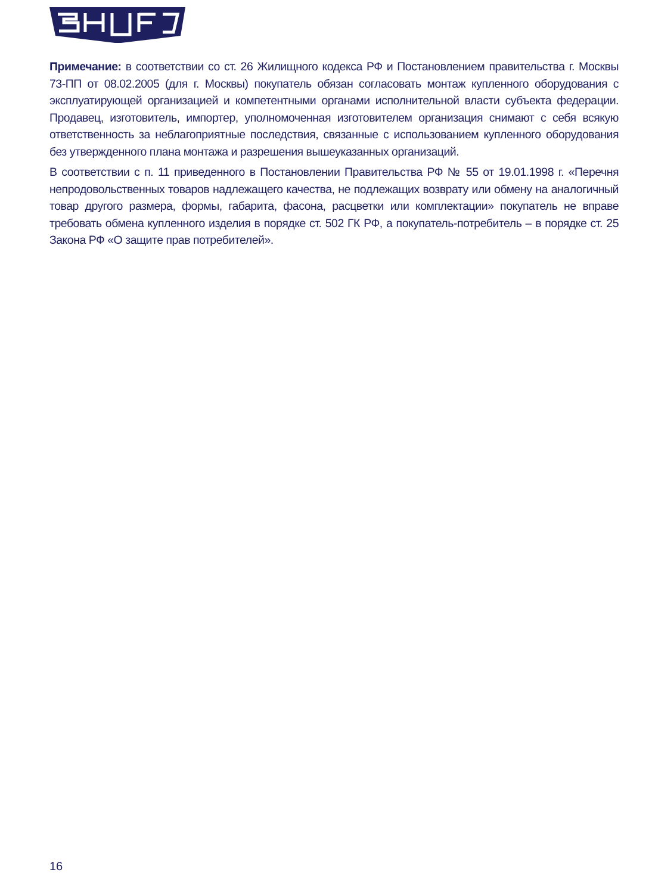Примечание: в соответствии со ст. 26 Жилищного кодекса РФ и Постановлением правительства г. Москвы 73-ПП от 08.02.2005 (для г. Москвы) покупатель обязан согласовать монтаж купленного оборудования с эксплуатирующей организацией и компетентными органами исполнительной власти субъекта федерации. Продавец, изготовитель, импортер, уполномоченная изготовителем организация снимают с себя всякую ответственность за неблагоприятные последствия, связанные с использованием купленного оборудования без утвержденного плана монтажа и разрешения вышеуказанных организаций.
В соответствии с п. 11 приведенного в Постановлении Правительства РФ № 55 от 19.01.1998 г. «Перечня непродовольственных товаров надлежащего качества, не подлежащих возврату или обмену на аналогичный товар другого размера, формы, габарита, фасона, расцветки или комплектации» покупатель не вправе требовать обмена купленного изделия в порядке ст. 502 ГК РФ, а покупатель-потребитель – в порядке ст. 25 Закона РФ «О защите прав потребителей».
16